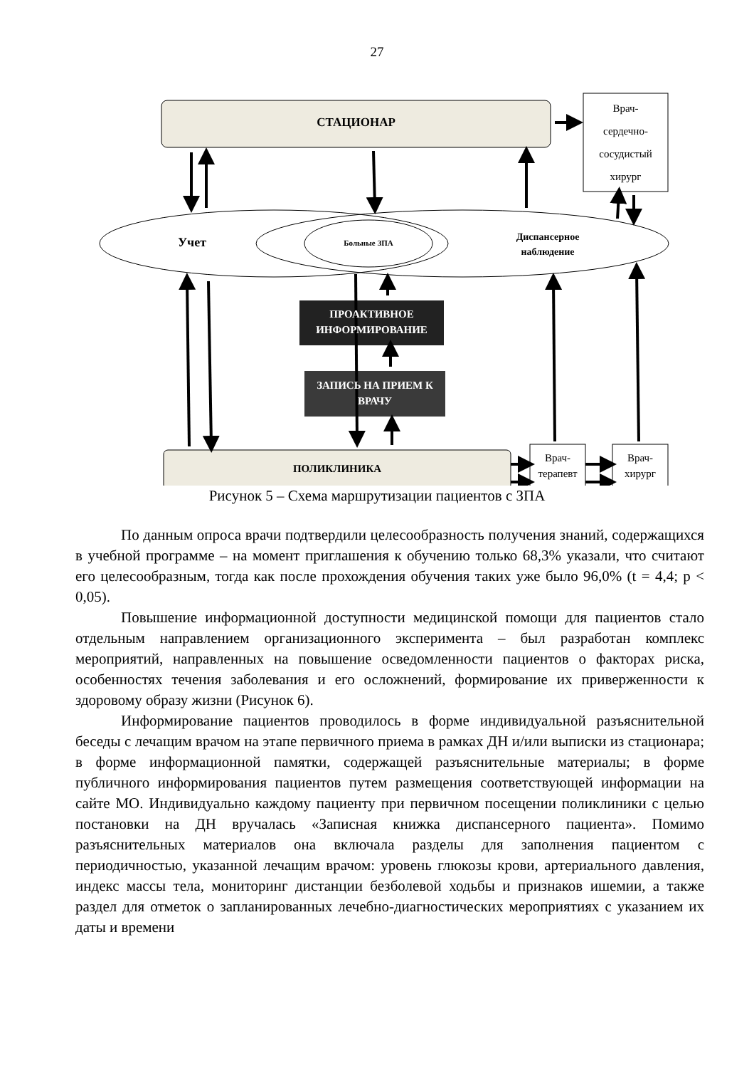27
СТАЦИОНАР
Врач-
сердечно-
сосудистый
хирург
Учет Больные ЗПА
Диспансерное
наблюдение
ПРОАКТИВНОЕ
ИНФОРМИРОВАНИЕ
ЗАПИСЬ НА ПРИЕМ К
ВРАЧУ
ПОЛИКЛИНИКА
Врач-
терапевт
Врач-
хирург
Рисунок 5 – Схема маршрутизации пациентов с ЗПА
По данным опроса врачи подтвердили целесообразность получения знаний, содержащихся в учебной программе – на момент приглашения к обучению только 68,3% указали, что считают его целесообразным, тогда как после прохождения обучения таких уже было 96,0% (t = 4,4; p < 0,05).
Повышение информационной доступности медицинской помощи для пациентов стало отдельным направлением организационного эксперимента – был разработан комплекс мероприятий, направленных на повышение осведомленности пациентов о факторах риска, особенностях течения заболевания и его осложнений, формирование их приверженности к здоровому образу жизни (Рисунок 6).
Информирование пациентов проводилось в форме индивидуальной разъяснительной беседы с лечащим врачом на этапе первичного приема в рамках ДН и/или выписки из стационара; в форме информационной памятки, содержащей разъяснительные материалы; в форме публичного информирования пациентов путем размещения соответствующей информации на сайте МО. Индивидуально каждому пациенту при первичном посещении поликлиники с целью постановки на ДН вручалась «Записная книжка диспансерного пациента». Помимо разъяснительных материалов она включала разделы для заполнения пациентом с периодичностью, указанной лечащим врачом: уровень глюкозы крови, артериального давления, индекс массы тела, мониторинг дистанции безболевой ходьбы и признаков ишемии, а также раздел для отметок о запланированных лечебно-диагностических мероприятиях с указанием их даты и времени